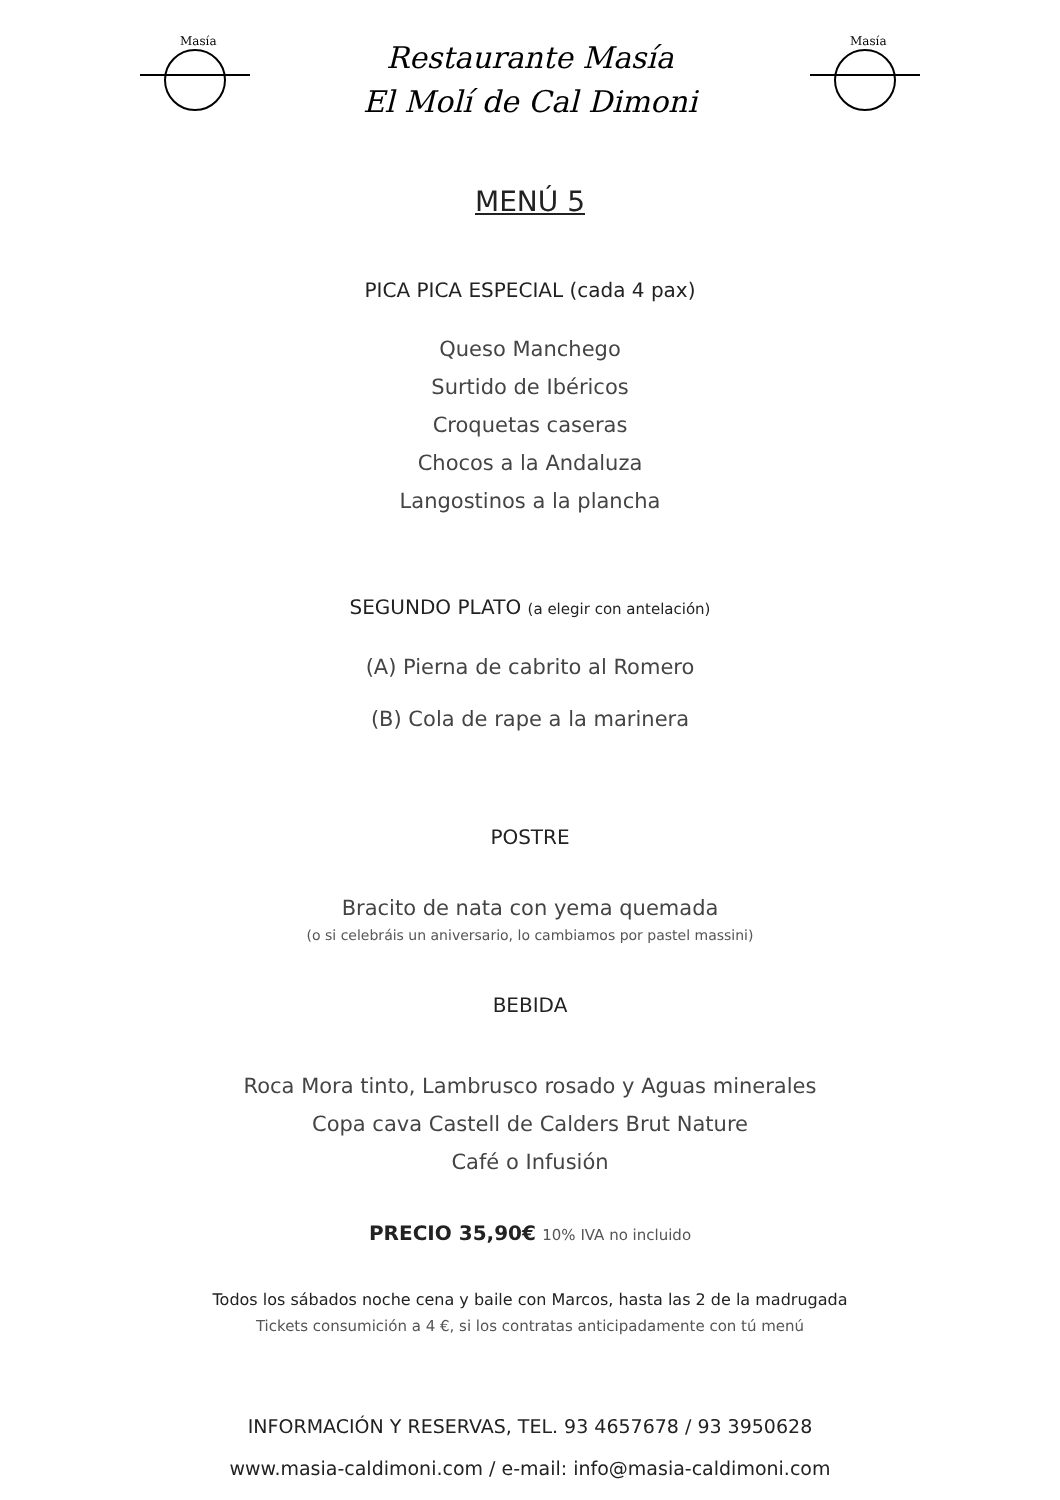Masía
Restaurante Masía
El Molí de Cal Dimoni
Masía
MENÚ 5
PICA PICA ESPECIAL (cada 4 pax)
Queso Manchego
Surtido de Ibéricos
Croquetas caseras
Chocos a la Andaluza
Langostinos a la plancha
SEGUNDO PLATO (a elegir con antelación)
(A) Pierna de cabrito al Romero
(B) Cola de rape a la marinera
POSTRE
Bracito de nata con yema quemada
(o si celebráis un aniversario, lo cambiamos por pastel massini)
BEBIDA
Roca Mora tinto, Lambrusco rosado y Aguas minerales
Copa cava Castell de Calders Brut Nature
Café o Infusión
PRECIO 35,90€ 10% IVA no incluido
Todos los sábados noche cena y baile con Marcos, hasta las 2 de la madrugada
Tickets consumición a 4 €, si los contratas anticipadamente con tú menú
INFORMACIÓN Y RESERVAS, TEL. 93 4657678 / 93 3950628
www.masia-caldimoni.com / e-mail: info@masia-caldimoni.com